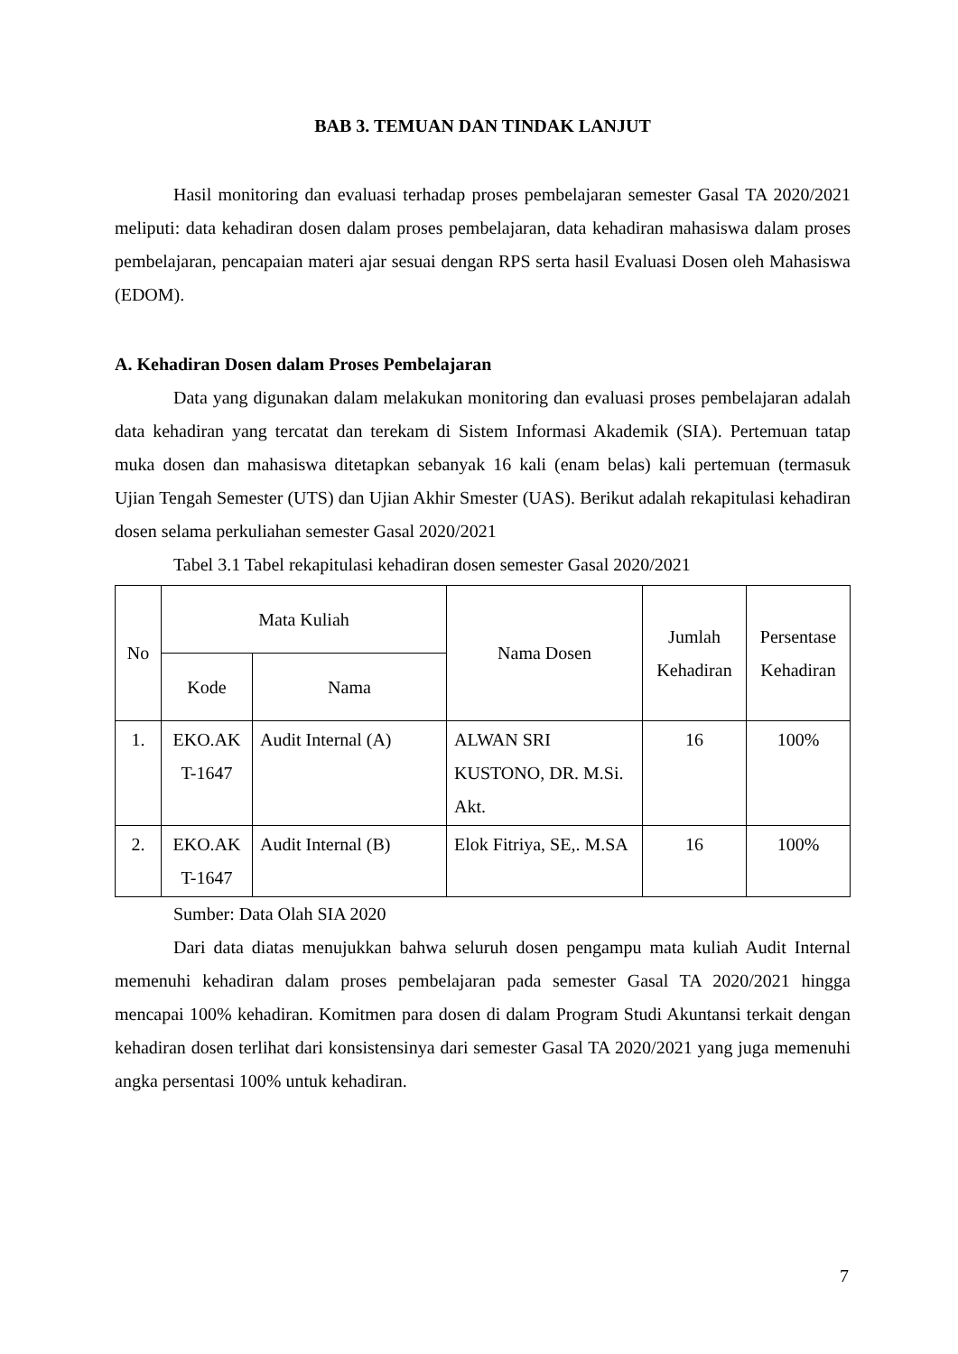BAB 3. TEMUAN DAN TINDAK LANJUT
Hasil monitoring dan evaluasi terhadap proses pembelajaran semester Gasal TA 2020/2021 meliputi: data kehadiran dosen dalam proses pembelajaran, data kehadiran mahasiswa dalam proses pembelajaran, pencapaian materi ajar sesuai dengan RPS serta hasil Evaluasi Dosen oleh Mahasiswa (EDOM).
A. Kehadiran Dosen dalam Proses Pembelajaran
Data yang digunakan dalam melakukan monitoring dan evaluasi proses pembelajaran adalah data kehadiran yang tercatat dan terekam di Sistem Informasi Akademik (SIA). Pertemuan tatap muka dosen dan mahasiswa ditetapkan sebanyak 16 kali (enam belas) kali pertemuan (termasuk Ujian Tengah Semester (UTS) dan Ujian Akhir Smester (UAS). Berikut adalah rekapitulasi kehadiran dosen selama perkuliahan semester Gasal 2020/2021
Tabel 3.1 Tabel rekapitulasi kehadiran dosen semester Gasal 2020/2021
| No | Mata Kuliah | | Nama Dosen | Jumlah Kehadiran | Persentase Kehadiran |
| --- | --- | --- | --- | --- | --- |
| | Kode | Nama | | | |
| 1. | EKO.AK T-1647 | Audit Internal (A) | ALWAN SRI KUSTONO, DR. M.Si. Akt. | 16 | 100% |
| 2. | EKO.AK T-1647 | Audit Internal (B) | Elok Fitriya, SE,. M.SA | 16 | 100% |
Sumber: Data Olah SIA 2020
Dari data diatas menujukkan bahwa seluruh dosen pengampu mata kuliah Audit Internal memenuhi kehadiran dalam proses pembelajaran pada semester Gasal TA 2020/2021 hingga mencapai 100% kehadiran. Komitmen para dosen di dalam Program Studi Akuntansi terkait dengan kehadiran dosen terlihat dari konsistensinya dari semester Gasal TA 2020/2021 yang juga memenuhi angka persentasi 100% untuk kehadiran.
7